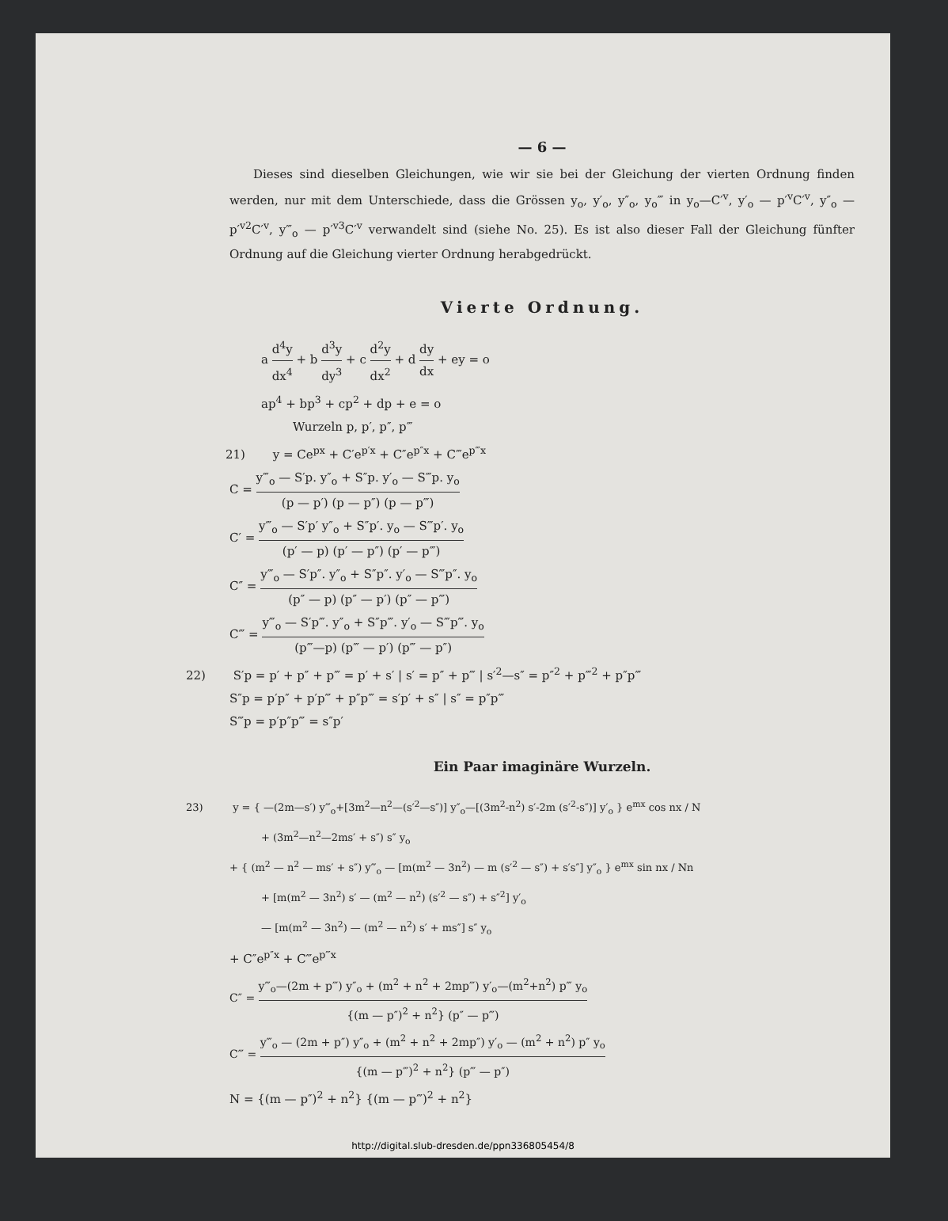— 6 —
Dieses sind dieselben Gleichungen, wie wir sie bei der Gleichung der vierten Ordnung finden werden, nur mit dem Unterschiede, dass die Grössen y<sub>o</sub>, y′<sub>o</sub>, y″<sub>o</sub>, y<sub>o</sub>‴ in y<sub>o</sub>—C′<sup>v</sup>, y′<sub>o</sub> — p′<sup>v</sup>C′<sup>v</sup>, y″<sub>o</sub> — p′<sup>v2</sup>C′<sup>v</sup>, y‴<sub>o</sub> — p′<sup>v3</sup>C′<sup>v</sup> verwandelt sind (siehe No. 25). Es ist also dieser Fall der Gleichung fünfter Ordnung auf die Gleichung vierter Ordnung herabgedrückt.
Vierte Ordnung.
a d<sup>4</sup>y dx<sup>4</sup> + b d<sup>3</sup>y dy<sup>3</sup> + c d<sup>2</sup>y dx<sup>2</sup> + d dy dx + ey = o
ap<sup>4</sup> + bp<sup>3</sup> + cp<sup>2</sup> + dp + e = o
Wurzeln p, p′, p″, p‴
21) y = Ce<sup>px</sup> + C′e<sup>p′x</sup> + C″e<sup>p″x</sup> + C‴e<sup>p‴x</sup>
C = y‴<sub>o</sub> — S′p. y″<sub>o</sub> + S″p. y′<sub>o</sub> — S‴p. y<sub>o</sub> (p — p′) (p — p″) (p — p‴)
C′ = y‴<sub>o</sub> — S′p′ y″<sub>o</sub> + S″p′. y<sub>o</sub> — S‴p′. y<sub>o</sub> (p′ — p) (p′ — p″) (p′ — p‴)
C″ = y‴<sub>o</sub> — S′p″. y″<sub>o</sub> + S″p″. y′<sub>o</sub> — S‴p″. y<sub>o</sub> (p″ — p) (p″ — p′) (p″ — p‴)
C‴ = y‴<sub>o</sub> — S′p‴. y″<sub>o</sub> + S″p‴. y′<sub>o</sub> — S‴p‴. y<sub>o</sub> (p‴—p) (p‴ — p′) (p‴ — p″)
22) S′p = p′ + p″ + p‴ = p′ + s′ | s′ = p″ + p‴ | s′<sup>2</sup>—s″ = p″<sup>2</sup> + p‴<sup>2</sup> + p″p‴
S″p = p′p″ + p′p‴ + p″p‴ = s′p′ + s″ | s″ = p″p‴
S‴p = p′p″p‴ = s″p′
Ein Paar imaginäre Wurzeln.
23) y = { —(2m—s′) y‴<sub>o</sub>+[3m<sup>2</sup>—n<sup>2</sup>—(s′<sup>2</sup>—s″)] y″<sub>o</sub>—[(3m<sup>2</sup>-n<sup>2</sup>) s′-2m (s′<sup>2</sup>-s″)] y′<sub>o</sub> } e<sup>mx</sup> cos nx / N
+ (3m<sup>2</sup>—n<sup>2</sup>—2ms′ + s″) s″ y<sub>o</sub>
+ { (m<sup>2</sup> — n<sup>2</sup> — ms′ + s″) y‴<sub>o</sub> — [m(m<sup>2</sup> — 3n<sup>2</sup>) — m (s′<sup>2</sup> — s″) + s′s″] y″<sub>o</sub> } e<sup>mx</sup> sin nx / Nn
+ [m(m<sup>2</sup> — 3n<sup>2</sup>) s′ — (m<sup>2</sup> — n<sup>2</sup>) (s′<sup>2</sup> — s″) + s″<sup>2</sup>] y′<sub>o</sub>
— [m(m<sup>2</sup> — 3n<sup>2</sup>) — (m<sup>2</sup> — n<sup>2</sup>) s′ + ms″] s″ y<sub>o</sub>
+ C″e<sup>p″x</sup> + C‴e<sup>p‴x</sup>
C″ = y‴<sub>o</sub>—(2m + p‴) y″<sub>o</sub> + (m<sup>2</sup> + n<sup>2</sup> + 2mp‴) y′<sub>o</sub>—(m<sup>2</sup>+n<sup>2</sup>) p‴ y<sub>o</sub> {(m — p″)<sup>2</sup> + n<sup>2</sup>} (p″ — p‴)
C‴ = y‴<sub>o</sub> — (2m + p″) y″<sub>o</sub> + (m<sup>2</sup> + n<sup>2</sup> + 2mp″) y′<sub>o</sub> — (m<sup>2</sup> + n<sup>2</sup>) p″ y<sub>o</sub> {(m — p‴)<sup>2</sup> + n<sup>2</sup>} (p‴ — p″)
N = {(m — p″)<sup>2</sup> + n<sup>2</sup>} {(m — p‴)<sup>2</sup> + n<sup>2</sup>}
http://digital.slub-dresden.de/ppn336805454/8